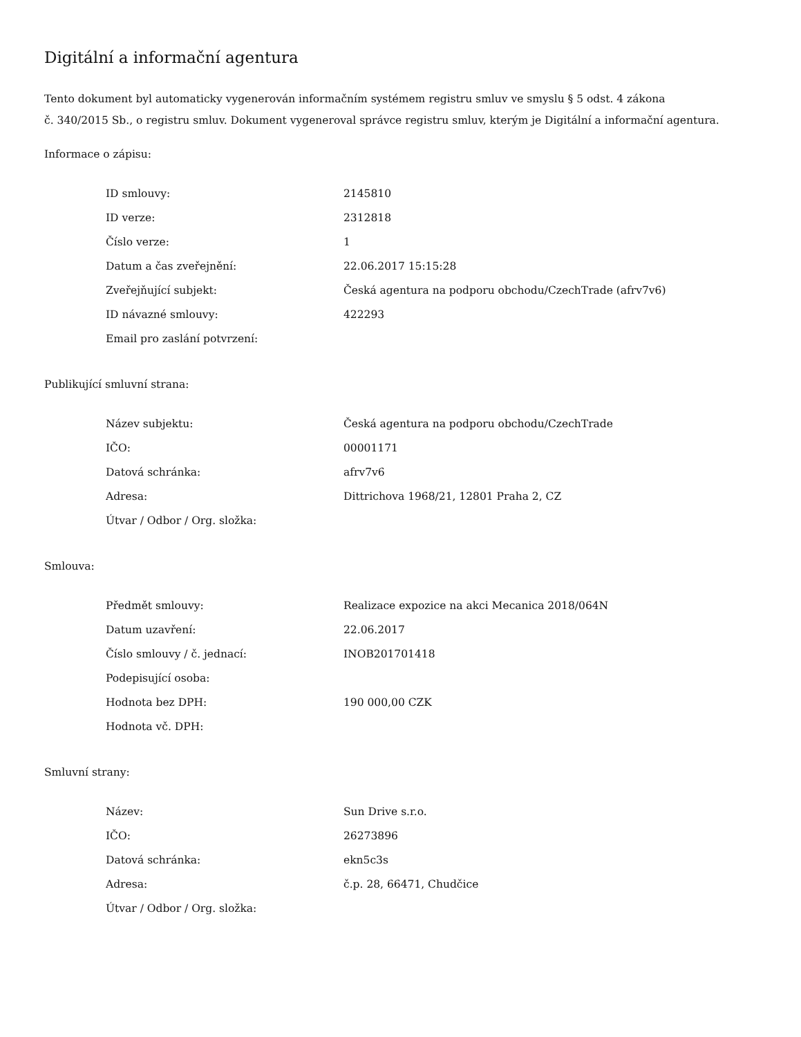Digitální a informační agentura
Tento dokument byl automaticky vygenerován informačním systémem registru smluv ve smyslu § 5 odst. 4 zákona
č. 340/2015 Sb., o registru smluv. Dokument vygeneroval správce registru smluv, kterým je Digitální a informační agentura.
Informace o zápisu:
| ID smlouvy: | 2145810 |
| ID verze: | 2312818 |
| Číslo verze: | 1 |
| Datum a čas zveřejnění: | 22.06.2017 15:15:28 |
| Zveřejňující subjekt: | Česká agentura na podporu obchodu/CzechTrade (afrv7v6) |
| ID návazné smlouvy: | 422293 |
| Email pro zaslání potvrzení: | |
Publikující smluvní strana:
| Název subjektu: | Česká agentura na podporu obchodu/CzechTrade |
| IČO: | 00001171 |
| Datová schránka: | afrv7v6 |
| Adresa: | Dittrichova 1968/21, 12801 Praha 2, CZ |
| Útvar / Odbor / Org. složka: | |
Smlouva:
| Předmět smlouvy: | Realizace expozice na akci Mecanica 2018/064N |
| Datum uzavření: | 22.06.2017 |
| Číslo smlouvy / č. jednací: | INOB201701418 |
| Podepisující osoba: | |
| Hodnota bez DPH: | 190 000,00 CZK |
| Hodnota vč. DPH: | |
Smluvní strany:
| Název: | Sun Drive s.r.o. |
| IČO: | 26273896 |
| Datová schránka: | ekn5c3s |
| Adresa: | č.p. 28, 66471, Chudčice |
| Útvar / Odbor / Org. složka: | |